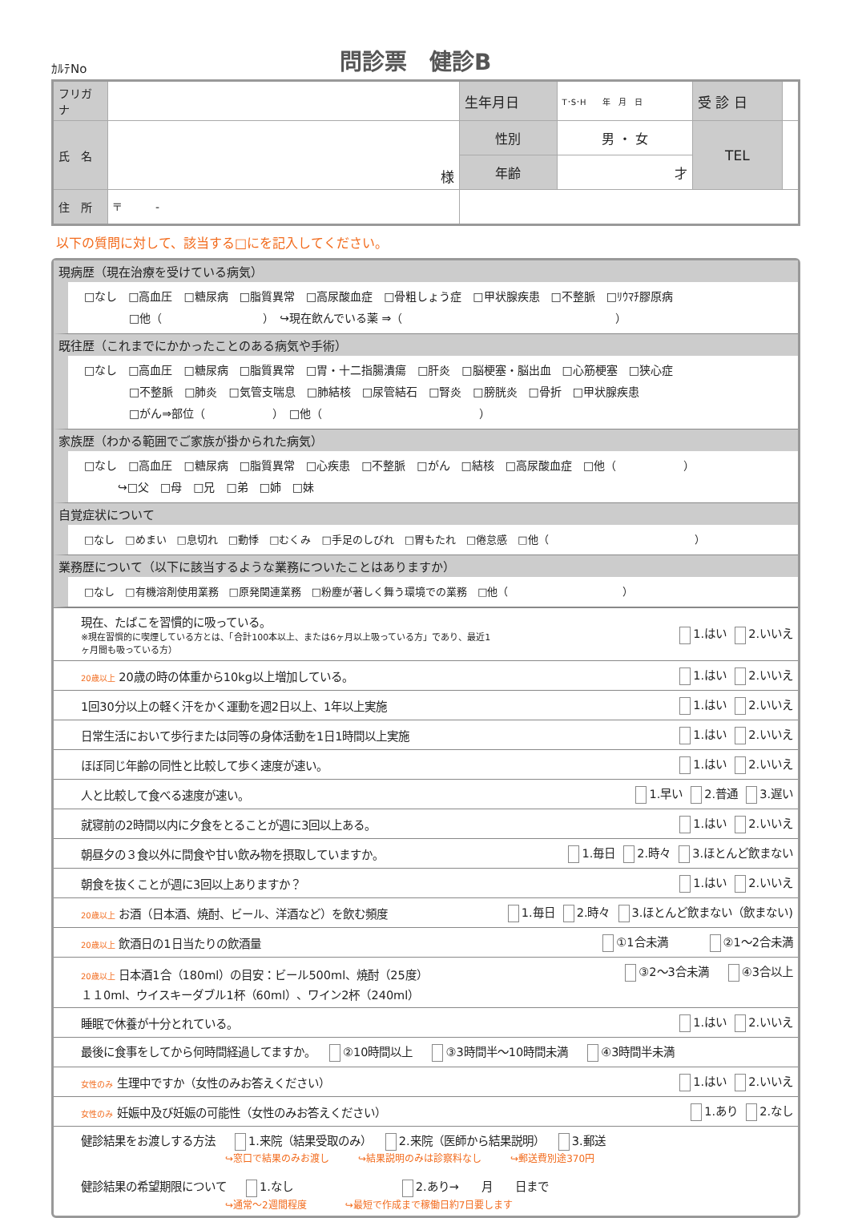ｶﾙﾃNo
問診票　健診B
| フリガナ | | | 生年月日 | T･S･H 年 月 日 | 受 診 日 | |
| 氏 名 | 様 | | 性別 | 男 ・ 女 | TEL | |
| | | | 年齢 | 才 | | |
| 住 所 | 〒 - | | | | | |
以下の質問に対して、該当する□にを記入してください。
現病歴（現在治療を受けている病気）
□なし　□高血圧　□糖尿病　□脂質異常　□高尿酸血症　□骨粗しょう症　□甲状腺疾患　□不整脈　□ﾘｳﾏﾁ膠原病
　　　　□他（　　　　　　　　　）　↪現在飲んでいる薬 ⇒（　　　　　　　　　　　　　　　　　　　）
既往歴（これまでにかかったことのある病気や手術）
□なし　□高血圧　□糖尿病　□脂質異常　□胃・十二指腸潰瘍　□肝炎　□脳梗塞・脳出血　□心筋梗塞　□狭心症
　　　　□不整脈　□肺炎　□気管支喘息　□肺結核　□尿管結石　□腎炎　□膀胱炎　□骨折　□甲状腺疾患
　　　　□がん⇒部位（　　　　　　）　□他（　　　　　　　　　　　　　　）
家族歴（わかる範囲でご家族が掛かられた病気）
□なし　□高血圧　□糖尿病　□脂質異常　□心疾患　□不整脈　□がん　□結核　□高尿酸血症　□他（　　　　　　）
　　　↪□父　□母　□兄　□弟　□姉　□妹
自覚症状について
□なし　□めまい　□息切れ　□動悸　□むくみ　□手足のしびれ　□胃もたれ　□倦怠感　□他（　　　　　　　　　　　　　　）
業務歴について（以下に該当するような業務についたことはありますか）
□なし　□有機溶剤使用業務　□原発関連業務　□粉塵が著しく舞う環境での業務　□他（　　　　　　　　　　　）
| 現在、たばこを習慣的に吸っている。 ※現在習慣的に喫煙している方とは、「合計100本以上、または6ヶ月以上吸っている方」であり、最近1ヶ月間も吸っている方） | 1.はい 2.いいえ |
| 20歳以上 20歳の時の体重から10kg以上増加している。 | 1.はい 2.いいえ |
| 1回30分以上の軽く汗をかく運動を週2日以上、1年以上実施 | 1.はい 2.いいえ |
| 日常生活において歩行または同等の身体活動を1日1時間以上実施 | 1.はい 2.いいえ |
| ほぼ同じ年齢の同性と比較して歩く速度が速い。 | 1.はい 2.いいえ |
| 人と比較して食べる速度が速い。 | 1.早い 2.普通 3.遅い |
| 就寝前の2時間以内に夕食をとることが週に3回以上ある。 | 1.はい 2.いいえ |
| 朝昼夕の３食以外に間食や甘い飲み物を摂取していますか。 | 1.毎日 2.時々 3.ほとんど飲まない |
| 朝食を抜くことが週に3回以上ありますか？ | 1.はい 2.いいえ |
| 20歳以上 お酒（日本酒、焼酎、ビール、洋酒など）を飲む頻度 | 1.毎日 2.時々 3.ほとんど飲まない（飲まない) |
| 20歳以上 飲酒日の1日当たりの飲酒量 | ①1合未満 ②1～2合未満 |
| 20歳以上 日本酒1合（180ml）の目安：ビール500ml、焼酎（25度） １１0ml、ウイスキーダブル1杯（60ml）、ワイン2杯（240ml） | ③2～3合未満 ④3合以上 |
| 睡眠で休養が十分とれている。 | 1.はい 2.いいえ |
| 最後に食事をしてから何時間経過してますか。 ②10時間以上 ③3時間半～10時間未満 ④3時間半未満 | |
| 女性のみ 生理中ですか（女性のみお答えください） | 1.はい 2.いいえ |
| 女性のみ 妊娠中及び妊娠の可能性（女性のみお答えください） | 1.あり 2.なし |
| 健診結果をお渡しする方法 1.来院（結果受取のみ） 2.来院（医師から結果説明） 3.郵送 ↪窓口で結果のみお渡し ↪結果説明のみは診察料なし ↪郵送費別途370円 健診結果の希望期限について 1.なし 2.あり→ 月 日まで ↪通常～2週間程度 ↪最短で作成まで稼働日約7日要します | |